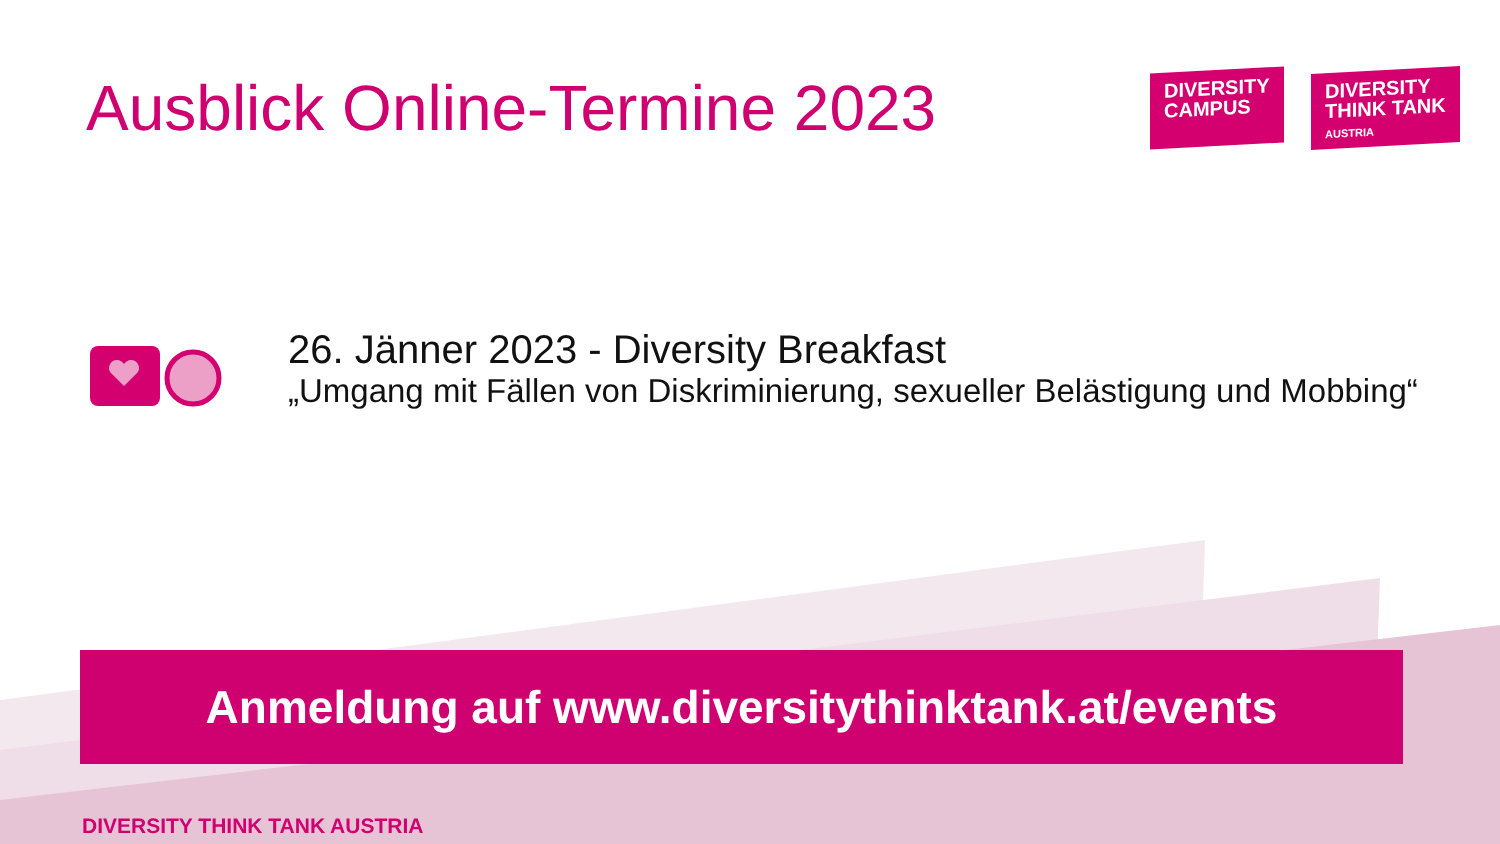Ausblick Online-Termine 2023
DIVERSITY
CAMPUS
DIVERSITY
THINK TANK
AUSTRIA
26. Jänner 2023 - Diversity Breakfast
„Umgang mit Fällen von Diskriminierung, sexueller Belästigung und Mobbing“
Anmeldung auf www.diversitythinktank.at/events
DIVERSITY THINK TANK AUSTRIA